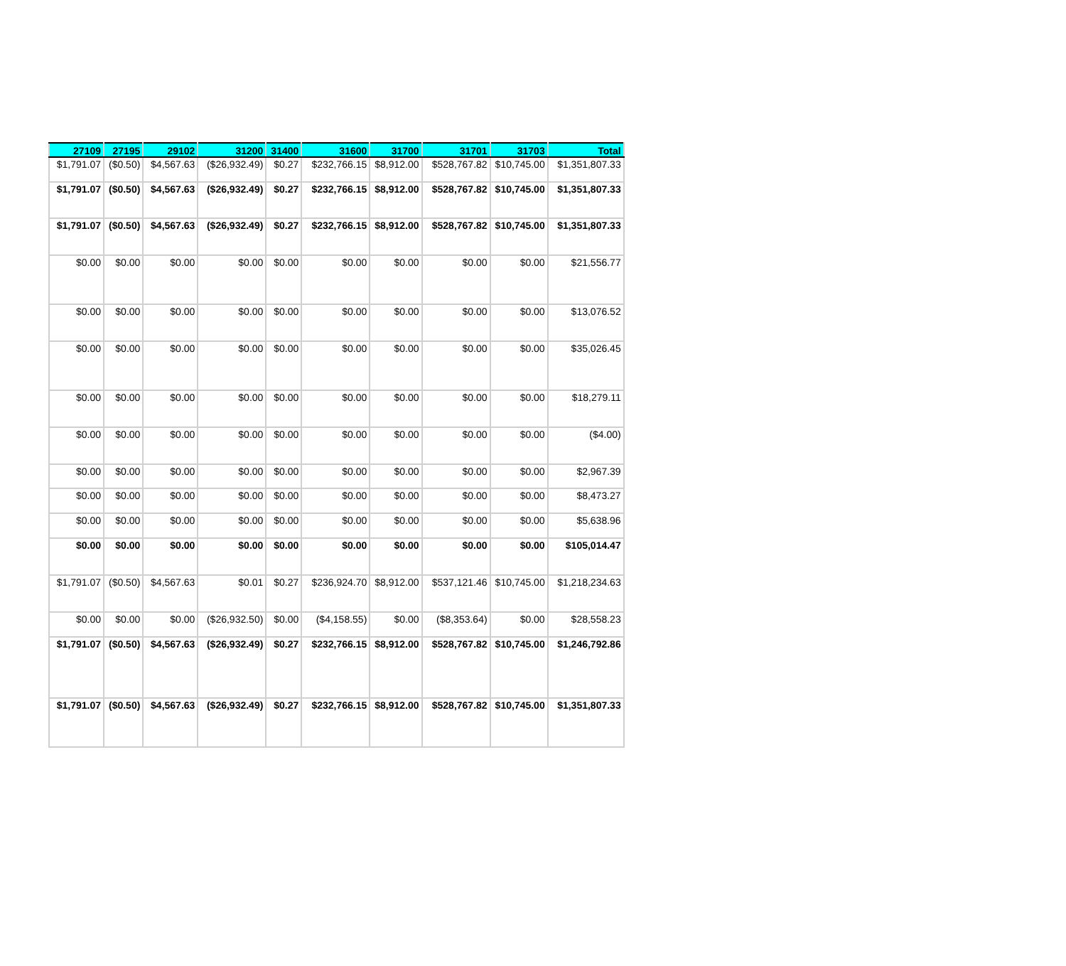| 27109 | 27195 | 29102 | 31200 | 31400 | 31600 | 31700 | 31701 | 31703 | Total |
| --- | --- | --- | --- | --- | --- | --- | --- | --- | --- |
| $1,791.07 | ($0.50) | $4,567.63 | ($26,932.49) | $0.27 | $232,766.15 | $8,912.00 | $528,767.82 | $10,745.00 | $1,351,807.33 |
| $1,791.07 | ($0.50) | $4,567.63 | ($26,932.49) | $0.27 | $232,766.15 | $8,912.00 | $528,767.82 | $10,745.00 | $1,351,807.33 |
| $1,791.07 | ($0.50) | $4,567.63 | ($26,932.49) | $0.27 | $232,766.15 | $8,912.00 | $528,767.82 | $10,745.00 | $1,351,807.33 |
| $0.00 | $0.00 | $0.00 | $0.00 | $0.00 | $0.00 | $0.00 | $0.00 | $0.00 | $21,556.77 |
| $0.00 | $0.00 | $0.00 | $0.00 | $0.00 | $0.00 | $0.00 | $0.00 | $0.00 | $13,076.52 |
| $0.00 | $0.00 | $0.00 | $0.00 | $0.00 | $0.00 | $0.00 | $0.00 | $0.00 | $35,026.45 |
| $0.00 | $0.00 | $0.00 | $0.00 | $0.00 | $0.00 | $0.00 | $0.00 | $0.00 | $18,279.11 |
| $0.00 | $0.00 | $0.00 | $0.00 | $0.00 | $0.00 | $0.00 | $0.00 | $0.00 | ($4.00) |
| $0.00 | $0.00 | $0.00 | $0.00 | $0.00 | $0.00 | $0.00 | $0.00 | $0.00 | $2,967.39 |
| $0.00 | $0.00 | $0.00 | $0.00 | $0.00 | $0.00 | $0.00 | $0.00 | $0.00 | $8,473.27 |
| $0.00 | $0.00 | $0.00 | $0.00 | $0.00 | $0.00 | $0.00 | $0.00 | $0.00 | $5,638.96 |
| $0.00 | $0.00 | $0.00 | $0.00 | $0.00 | $0.00 | $0.00 | $0.00 | $0.00 | $105,014.47 |
| $1,791.07 | ($0.50) | $4,567.63 | $0.01 | $0.27 | $236,924.70 | $8,912.00 | $537,121.46 | $10,745.00 | $1,218,234.63 |
| $0.00 | $0.00 | $0.00 | ($26,932.50) | $0.00 | ($4,158.55) | $0.00 | ($8,353.64) | $0.00 | $28,558.23 |
| $1,791.07 | ($0.50) | $4,567.63 | ($26,932.49) | $0.27 | $232,766.15 | $8,912.00 | $528,767.82 | $10,745.00 | $1,246,792.86 |
| $1,791.07 | ($0.50) | $4,567.63 | ($26,932.49) | $0.27 | $232,766.15 | $8,912.00 | $528,767.82 | $10,745.00 | $1,351,807.33 |